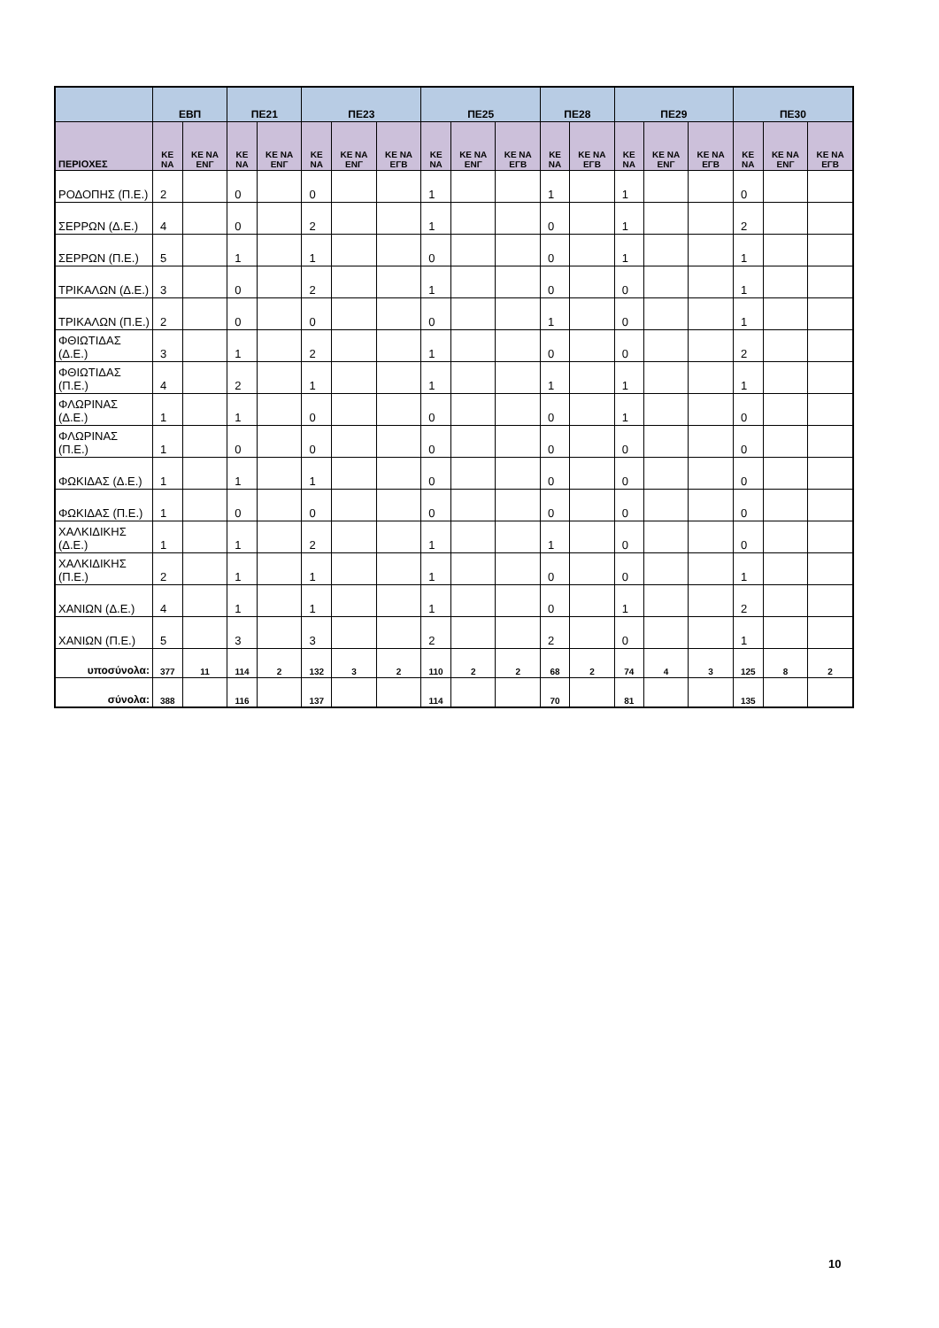| | ΕΒΠ | | ΠΕ21 | | ΠΕ23 | | | ΠΕ25 | | | ΠΕ28 | | ΠΕ29 | | | ΠΕ30 | | |
| --- | --- | --- | --- | --- | --- | --- | --- | --- | --- | --- | --- | --- | --- | --- | --- | --- | --- | --- |
| ΠΕΡΙΟΧΕΣ | ΚΕ ΝΑ | ΚΕ ΝΑ ΕΝΓ | ΚΕ ΝΑ | ΚΕ ΝΑ ΕΝΓ | ΚΕ ΝΑ | ΚΕ ΝΑ ΕΝΓ | ΚΕ ΝΑ ΕΓΒ | ΚΕ ΝΑ | ΚΕ ΝΑ ΕΝΓ | ΚΕ ΝΑ ΕΓΒ | ΚΕ ΝΑ | ΚΕ ΝΑ ΕΓΒ | ΚΕ ΝΑ | ΚΕ ΝΑ ΕΝΓ | ΚΕ ΝΑ ΕΓΒ | ΚΕ ΝΑ | ΚΕ ΝΑ ΕΝΓ | ΚΕ ΝΑ ΕΓΒ |
| ΡΟΔΟΠΗΣ (Π.Ε.) | 2 | | 0 | | 0 | | | 1 | | | 1 | | 1 | | | 0 | | |
| ΣΕΡΡΩΝ (Δ.Ε.) | 4 | | 0 | | 2 | | | 1 | | | 0 | | 1 | | | 2 | | |
| ΣΕΡΡΩΝ (Π.Ε.) | 5 | | 1 | | 1 | | | 0 | | | 0 | | 1 | | | 1 | | |
| ΤΡΙΚΑΛΩΝ (Δ.Ε.) | 3 | | 0 | | 2 | | | 1 | | | 0 | | 0 | | | 1 | | |
| ΤΡΙΚΑΛΩΝ (Π.Ε.) | 2 | | 0 | | 0 | | | 0 | | | 1 | | 0 | | | 1 | | |
| ΦΘΙΩΤΙΔΑΣ (Δ.Ε.) | 3 | | 1 | | 2 | | | 1 | | | 0 | | 0 | | | 2 | | |
| ΦΘΙΩΤΙΔΑΣ (Π.Ε.) | 4 | | 2 | | 1 | | | 1 | | | 1 | | 1 | | | 1 | | |
| ΦΛΩΡΙΝΑΣ (Δ.Ε.) | 1 | | 1 | | 0 | | | 0 | | | 0 | | 1 | | | 0 | | |
| ΦΛΩΡΙΝΑΣ (Π.Ε.) | 1 | | 0 | | 0 | | | 0 | | | 0 | | 0 | | | 0 | | |
| ΦΩΚΙΔΑΣ (Δ.Ε.) | 1 | | 1 | | 1 | | | 0 | | | 0 | | 0 | | | 0 | | |
| ΦΩΚΙΔΑΣ (Π.Ε.) | 1 | | 0 | | 0 | | | 0 | | | 0 | | 0 | | | 0 | | |
| ΧΑΛΚΙΔΙΚΗΣ (Δ.Ε.) | 1 | | 1 | | 2 | | | 1 | | | 1 | | 0 | | | 0 | | |
| ΧΑΛΚΙΔΙΚΗΣ (Π.Ε.) | 2 | | 1 | | 1 | | | 1 | | | 0 | | 0 | | | 1 | | |
| ΧΑΝΙΩΝ (Δ.Ε.) | 4 | | 1 | | 1 | | | 1 | | | 0 | | 1 | | | 2 | | |
| ΧΑΝΙΩΝ (Π.Ε.) | 5 | | 3 | | 3 | | | 2 | | | 2 | | 0 | | | 1 | | |
| υποσύνολα: | 377 | 11 | 114 | 2 | 132 | 3 | 2 | 110 | 2 | 2 | 68 | 2 | 74 | 4 | 3 | 125 | 8 | 2 |
| σύνολα: | 388 | | 116 | | 137 | | | 114 | | | 70 | | 81 | | | 135 | | |
10